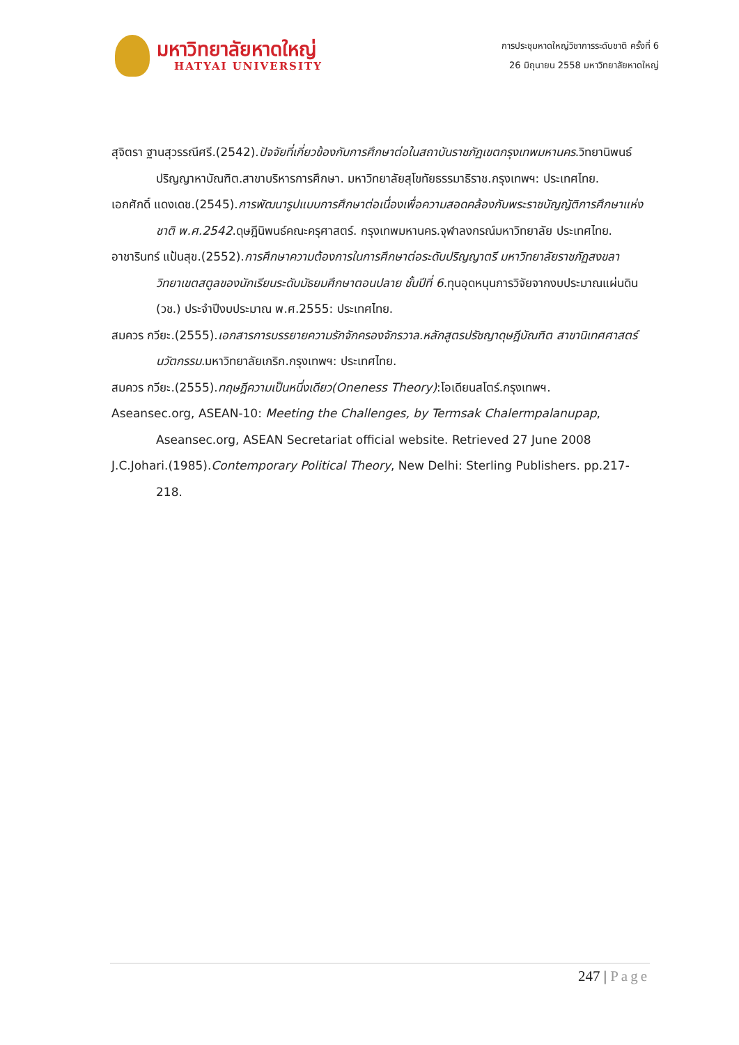มหาวิทยาลัยหาดใหญ่
HATYAI UNIVERSITY
การประชุมหาดใหญ่วิชาการระดับชาติ ครั้งที่ 6
26 มิถุนายน 2558 มหาวิทยาลัยหาดใหญ่
สุจิตรา ฐานสุวรรณีศรี.(2542).ปัจจัยที่เกี่ยวข้องกับการศึกษาต่อในสถาบันราชภัฏเขตกรุงเทพมหานคร.วิทยานิพนธ์ปริญญาหาบัณฑิต.สาขาบริหารการศึกษา. มหาวิทยาลัยสุโขทัยธรรมาธิราช.กรุงเทพฯ: ประเทศไทย.
เอกศักดิ์ แดงเดช.(2545).การพัฒนารูปแบบการศึกษาต่อเนื่องเพื่อความสอดคล้องกับพระราชบัญญัติการศึกษาแห่งชาติ พ.ศ.2542.ดุษฎีนิพนธ์คณะครุศาสตร์. กรุงเทพมหานคร.จุฬาลงกรณ์มหาวิทยาลัย ประเทศไทย.
อาชารินทร์ แป้นสุข.(2552).การศึกษาความต้องการในการศึกษาต่อระดับปริญญาตรี มหาวิทยาลัยราชภัฏสงขลา วิทยาเขตสตูลของนักเรียนระดับมัธยมศึกษาตอนปลาย ชั้นปีที่ 6.ทุนอุดหนุนการวิจัยจากงบประมาณแผ่นดิน (วช.) ประจำปีงบประมาณ พ.ศ.2555: ประเทศไทย.
สมควร กวียะ.(2555).เอกสารการบรรยายความรักจักครองจักรวาล.หลักสูตรปรัชญาดุษฎีบัณฑิต สาขานิเทศศาสตร์นวัตกรรม.มหาวิทยาลัยเกริก.กรุงเทพฯ: ประเทศไทย.
สมควร กวียะ.(2555).ทฤษฎีความเป็นหนึ่งเดียว(Oneness Theory):โอเดียนสโตร์.กรุงเทพฯ.
Aseansec.org, ASEAN-10: Meeting the Challenges, by Termsak Chalermpalanupap, Aseansec.org, ASEAN Secretariat official website. Retrieved 27 June 2008
J.C.Johari.(1985).Contemporary Political Theory, New Delhi: Sterling Publishers. pp.217-218.
247 | Page